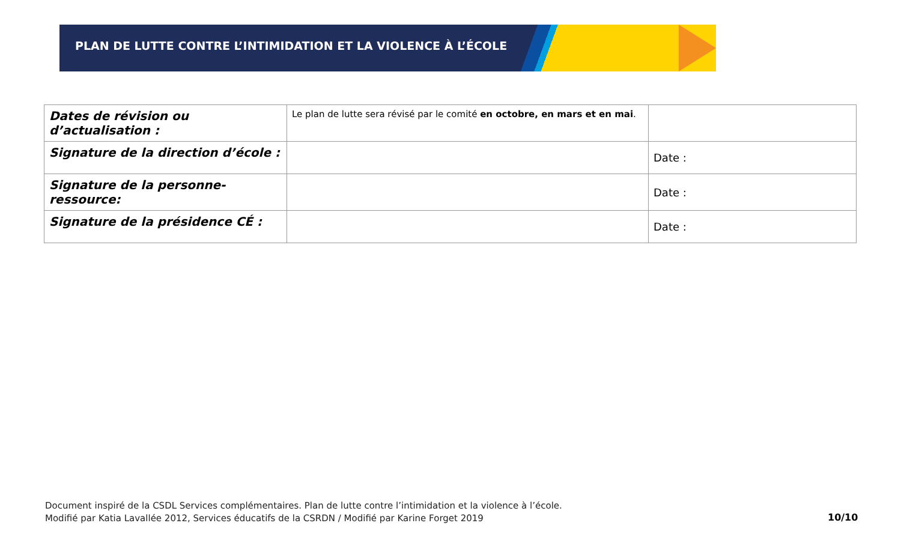PLAN DE LUTTE CONTRE L’INTIMIDATION ET LA VIOLENCE À L’ÉCOLE
| Dates de révision ou d’actualisation : | Le plan de lutte sera révisé par le comité en octobre, en mars et en mai . | |
| Signature de la direction d’école : | | Date : |
| Signature de la personne-ressource: | | Date : |
| Signature de la présidence CÉ : | | Date : |
Document inspiré de la CSDL Services complémentaires. Plan de lutte contre l’intimidation et la violence à l’école.
Modifié par Katia Lavallée 2012, Services éducatifs de la CSRDN / Modifié par Karine Forget 2019
10/10